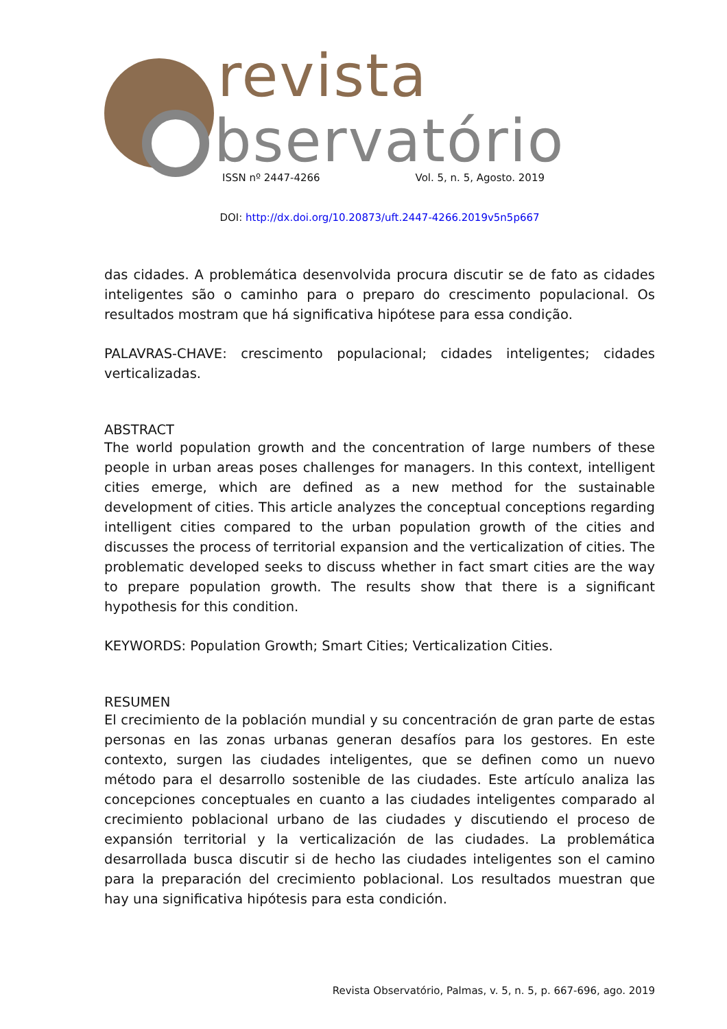revista
bservatório
ISSN nº 2447-4266 Vol. 5, n. 5, Agosto. 2019
DOI: http://dx.doi.org/10.20873/uft.2447-4266.2019v5n5p667
das cidades. A problemática desenvolvida procura discutir se de fato as cidades inteligentes são o caminho para o preparo do crescimento populacional. Os resultados mostram que há significativa hipótese para essa condição.
PALAVRAS-CHAVE: crescimento populacional; cidades inteligentes; cidades verticalizadas.
ABSTRACT
The world population growth and the concentration of large numbers of these people in urban areas poses challenges for managers. In this context, intelligent cities emerge, which are defined as a new method for the sustainable development of cities. This article analyzes the conceptual conceptions regarding intelligent cities compared to the urban population growth of the cities and discusses the process of territorial expansion and the verticalization of cities. The problematic developed seeks to discuss whether in fact smart cities are the way to prepare population growth. The results show that there is a significant hypothesis for this condition.
KEYWORDS: Population Growth; Smart Cities; Verticalization Cities.
RESUMEN
El crecimiento de la población mundial y su concentración de gran parte de estas personas en las zonas urbanas generan desafíos para los gestores. En este contexto, surgen las ciudades inteligentes, que se definen como un nuevo método para el desarrollo sostenible de las ciudades. Este artículo analiza las concepciones conceptuales en cuanto a las ciudades inteligentes comparado al crecimiento poblacional urbano de las ciudades y discutiendo el proceso de expansión territorial y la verticalización de las ciudades. La problemática desarrollada busca discutir si de hecho las ciudades inteligentes son el camino para la preparación del crecimiento poblacional. Los resultados muestran que hay una significativa hipótesis para esta condición.
Revista Observatório, Palmas, v. 5, n. 5, p. 667-696, ago. 2019